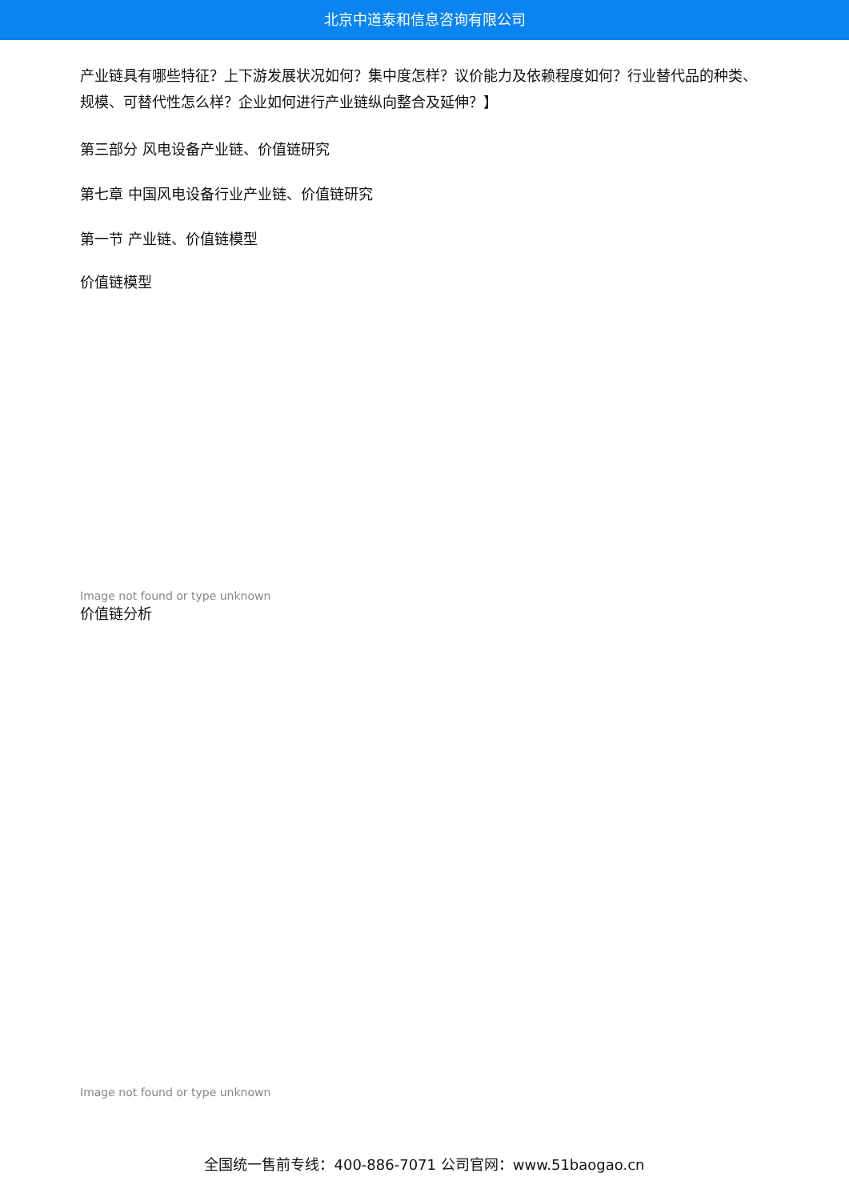北京中道泰和信息咨询有限公司
产业链具有哪些特征？上下游发展状况如何？集中度怎样？议价能力及依赖程度如何？行业替代品的种类、规模、可替代性怎么样？企业如何进行产业链纵向整合及延伸？】
第三部分 风电设备产业链、价值链研究
第七章 中国风电设备行业产业链、价值链研究
第一节 产业链、价值链模型
价值链模型
Image not found or type unknown
价值链分析
Image not found or type unknown
全国统一售前专线：400-886-7071 公司官网：www.51baogao.cn